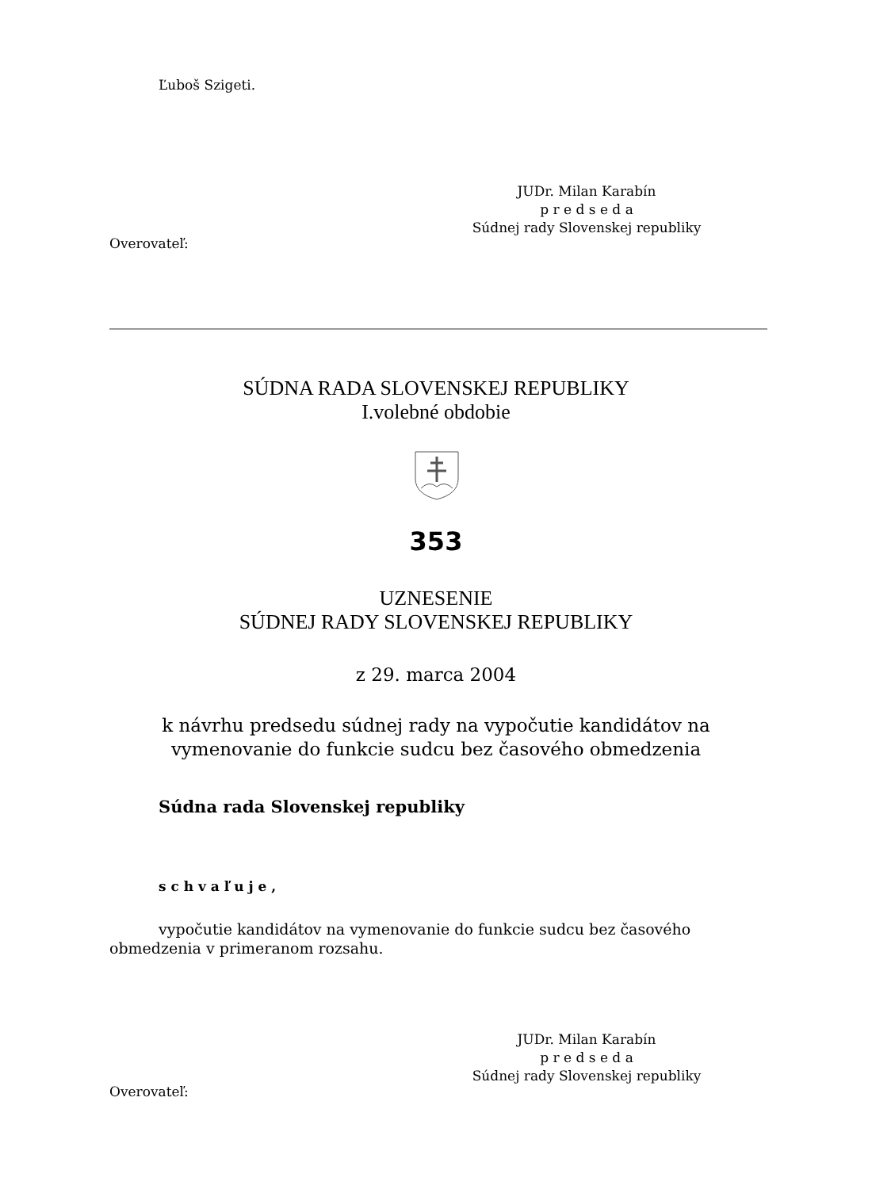Ľuboš Szigeti.
JUDr. Milan Karabín
p r e d s e d a
Súdnej rady Slovenskej republiky
Overovateľ:
SÚDNA RADA SLOVENSKEJ REPUBLIKY
I.volebné obdobie
353
UZNESENIE
SÚDNEJ RADY SLOVENSKEJ REPUBLIKY
z 29. marca 2004
k návrhu predsedu súdnej rady na vypočutie kandidátov na
vymenovanie do funkcie sudcu bez časového obmedzenia
Súdna rada Slovenskej republiky
s c h v a ľ u j e ,
vypočutie kandidátov na vymenovanie do funkcie sudcu bez časového obmedzenia v primeranom rozsahu.
JUDr. Milan Karabín
p r e d s e d a
Súdnej rady Slovenskej republiky
Overovateľ: